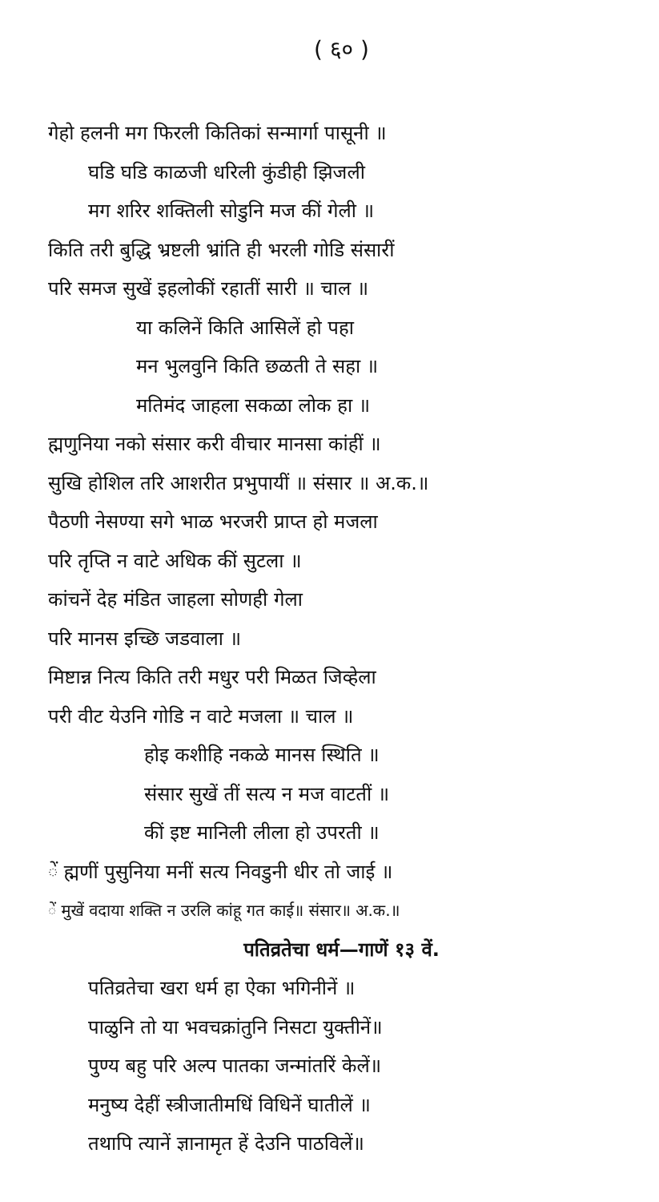( ६० )
गेहो हलनी मग फिरली कितिकां सन्मार्गा पासूनी ॥
घडि घडि काळजी धरिली कुंडीही झिजली
मग शरिर शक्तिली सोडुनि मज कीं गेली ॥
किति तरी बुद्धि भ्रष्टली भ्रांति ही भरली गोडि संसारीं
परि समज सुखें इहलोकीं रहातीं सारी ॥ चाल ॥
या कलिनें किति आसिलें हो पहा
मन भुलवुनि किति छळती ते सहा ॥
मतिमंद जाहला सकळा लोक हा ॥
ह्मणुनिया नको संसार करी वीचार मानसा कांहीं ॥
सुखि होशिल तरि आशरीत प्रभुपायीं ॥ संसार ॥ अ.क.॥
पैठणी नेसण्या सगे भाळ भरजरी प्राप्त हो मजला
परि तृप्ति न वाटे अधिक कीं सुटला ॥
कांचनें देह मंडित जाहला सोणही गेला
परि मानस इच्छि जडवाला ॥
मिष्टान्न नित्य किति तरी मधुर परी मिळत जिव्हेला
परी वीट येउनि गोडि न वाटे मजला ॥ चाल ॥
होइ कशीहि नकळे मानस स्थिति ॥
संसार सुखें तीं सत्य न मज वाटतीं ॥
कीं इष्ट मानिली लीला हो उपरती ॥
ें ह्मणीं पुसुनिया मनीं सत्य निवडुनी धीर तो जाई ॥
ें मुखें वदाया शक्ति न उरलि कांहू गत काई॥ संसार॥ अ.क.॥
पतिव्रतेचा धर्म—गाणें १३ वें.
पतिव्रतेचा खरा धर्म हा ऐका भगिनीनें ॥
पाळुनि तो या भवचक्रांतुनि निसटा युक्तीनें॥
पुण्य बहु परि अल्प पातका जन्मांतरिं केलें॥
मनुष्य देहीं स्त्रीजातीमधिं विधिनें घातीलें ॥
तथापि त्यानें ज्ञानामृत हें देउनि पाठविलें॥